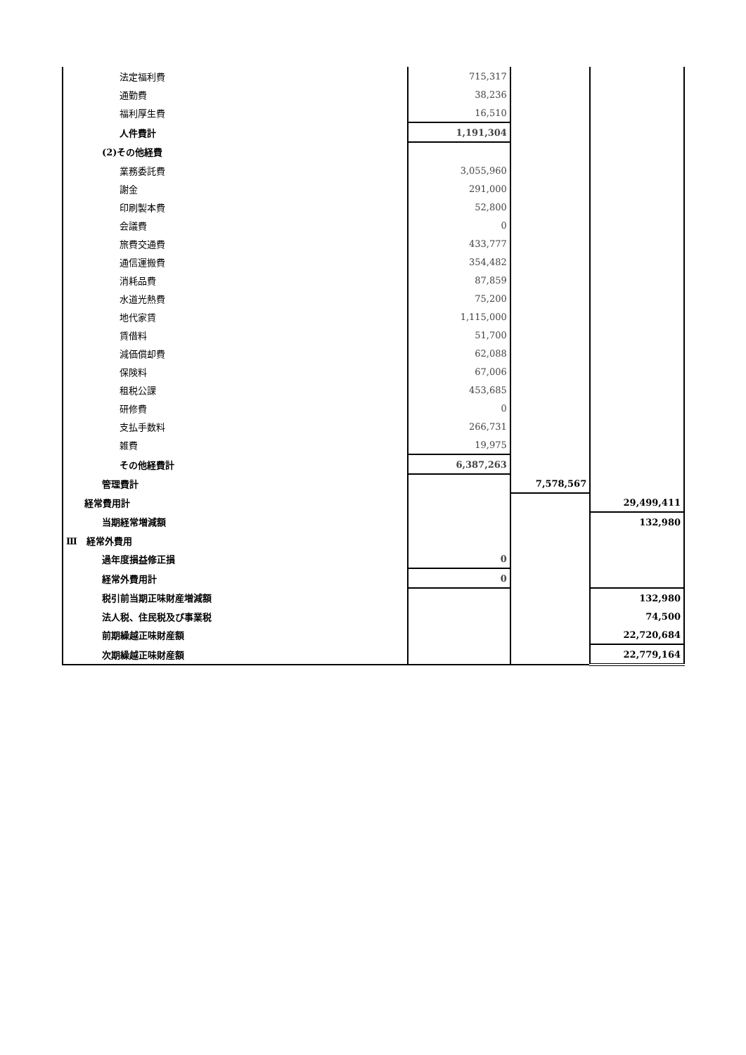| 法定福利費 | 715,317 | | |
| 通勤費 | 38,236 | | |
| 福利厚生費 | 16,510 | | |
| 人件費計 | 1,191,304 | | |
| (2)その他経費 | | | |
| 業務委託費 | 3,055,960 | | |
| 謝金 | 291,000 | | |
| 印刷製本費 | 52,800 | | |
| 会議費 | 0 | | |
| 旅費交通費 | 433,777 | | |
| 通信運搬費 | 354,482 | | |
| 消耗品費 | 87,859 | | |
| 水道光熱費 | 75,200 | | |
| 地代家賃 | 1,115,000 | | |
| 賃借料 | 51,700 | | |
| 減価償却費 | 62,088 | | |
| 保険料 | 67,006 | | |
| 租税公課 | 453,685 | | |
| 研修費 | 0 | | |
| 支払手数料 | 266,731 | | |
| 雑費 | 19,975 | | |
| その他経費計 | 6,387,263 | | |
| 管理費計 | | 7,578,567 | |
| 経常費用計 | | | 29,499,411 |
| 当期経常増減額 | | | 132,980 |
| Ⅲ 経常外費用 | | | |
| 過年度損益修正損 | 0 | | |
| 経常外費用計 | 0 | | |
| 税引前当期正味財産増減額 | | | 132,980 |
| 法人税、住民税及び事業税 | | | 74,500 |
| 前期繰越正味財産額 | | | 22,720,684 |
| 次期繰越正味財産額 | | | 22,779,164 |